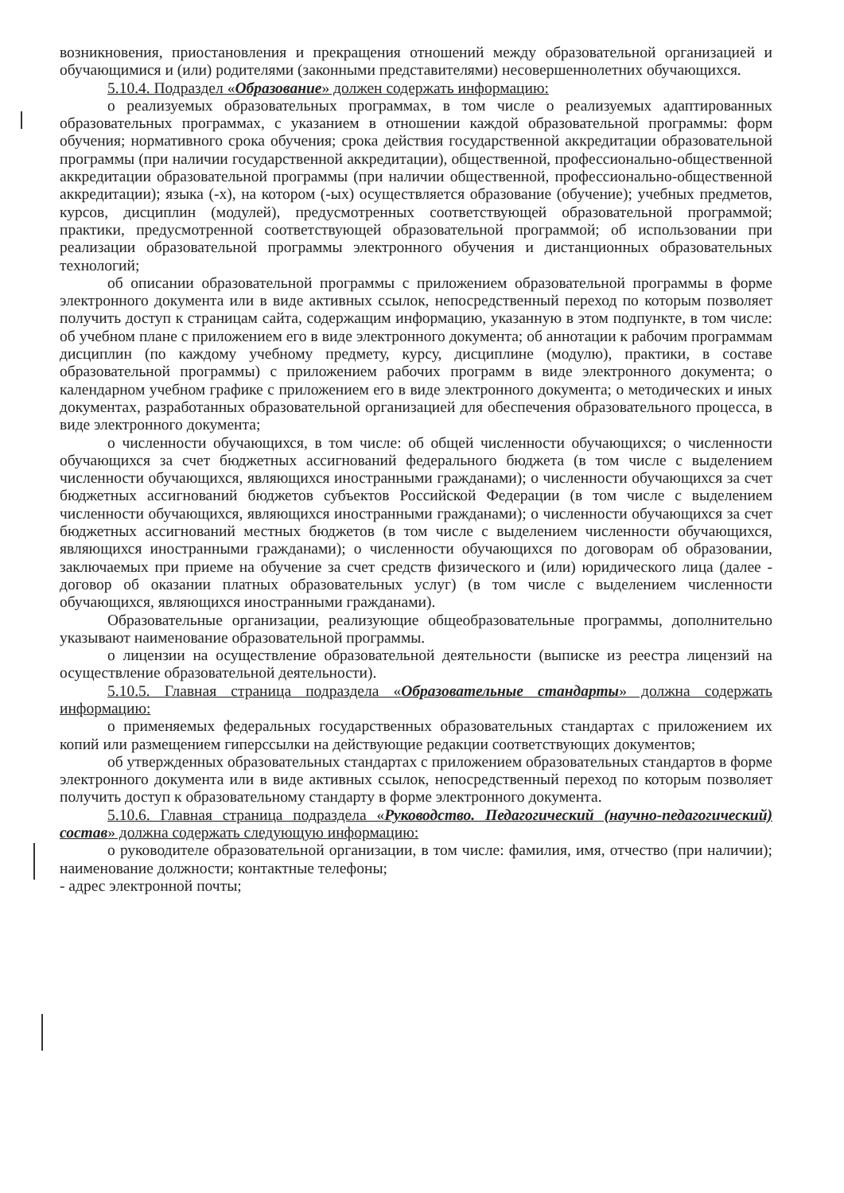возникновения, приостановления и прекращения отношений между образовательной организацией и обучающимися и (или) родителями (законными представителями) несовершеннолетних обучающихся.
5.10.4. Подраздел «Образование» должен содержать информацию:
о реализуемых образовательных программах, в том числе о реализуемых адаптированных образовательных программах, с указанием в отношении каждой образовательной программы: форм обучения; нормативного срока обучения; срока действия государственной аккредитации образовательной программы (при наличии государственной аккредитации), общественной, профессионально-общественной аккредитации образовательной программы (при наличии общественной, профессионально-общественной аккредитации); языка (-х), на котором (-ых) осуществляется образование (обучение); учебных предметов, курсов, дисциплин (модулей), предусмотренных соответствующей образовательной программой; практики, предусмотренной соответствующей образовательной программой; об использовании при реализации образовательной программы электронного обучения и дистанционных образовательных технологий;
об описании образовательной программы с приложением образовательной программы в форме электронного документа или в виде активных ссылок, непосредственный переход по которым позволяет получить доступ к страницам сайта, содержащим информацию, указанную в этом подпункте, в том числе: об учебном плане с приложением его в виде электронного документа; об аннотации к рабочим программам дисциплин (по каждому учебному предмету, курсу, дисциплине (модулю), практики, в составе образовательной программы) с приложением рабочих программ в виде электронного документа; о календарном учебном графике с приложением его в виде электронного документа; о методических и иных документах, разработанных образовательной организацией для обеспечения образовательного процесса, в виде электронного документа;
о численности обучающихся, в том числе: об общей численности обучающихся; о численности обучающихся за счет бюджетных ассигнований федерального бюджета (в том числе с выделением численности обучающихся, являющихся иностранными гражданами); о численности обучающихся за счет бюджетных ассигнований бюджетов субъектов Российской Федерации (в том числе с выделением численности обучающихся, являющихся иностранными гражданами); о численности обучающихся за счет бюджетных ассигнований местных бюджетов (в том числе с выделением численности обучающихся, являющихся иностранными гражданами); о численности обучающихся по договорам об образовании, заключаемых при приеме на обучение за счет средств физического и (или) юридического лица (далее - договор об оказании платных образовательных услуг) (в том числе с выделением численности обучающихся, являющихся иностранными гражданами).
Образовательные организации, реализующие общеобразовательные программы, дополнительно указывают наименование образовательной программы.
о лицензии на осуществление образовательной деятельности (выписке из реестра лицензий на осуществление образовательной деятельности).
5.10.5. Главная страница подраздела «Образовательные стандарты» должна содержать информацию:
о применяемых федеральных государственных образовательных стандартах с приложением их копий или размещением гиперссылки на действующие редакции соответствующих документов;
об утвержденных образовательных стандартах с приложением образовательных стандартов в форме электронного документа или в виде активных ссылок, непосредственный переход по которым позволяет получить доступ к образовательному стандарту в форме электронного документа.
5.10.6. Главная страница подраздела «Руководство. Педагогический (научно-педагогический) состав» должна содержать следующую информацию:
о руководителе образовательной организации, в том числе: фамилия, имя, отчество (при наличии); наименование должности; контактные телефоны;
- адрес электронной почты;